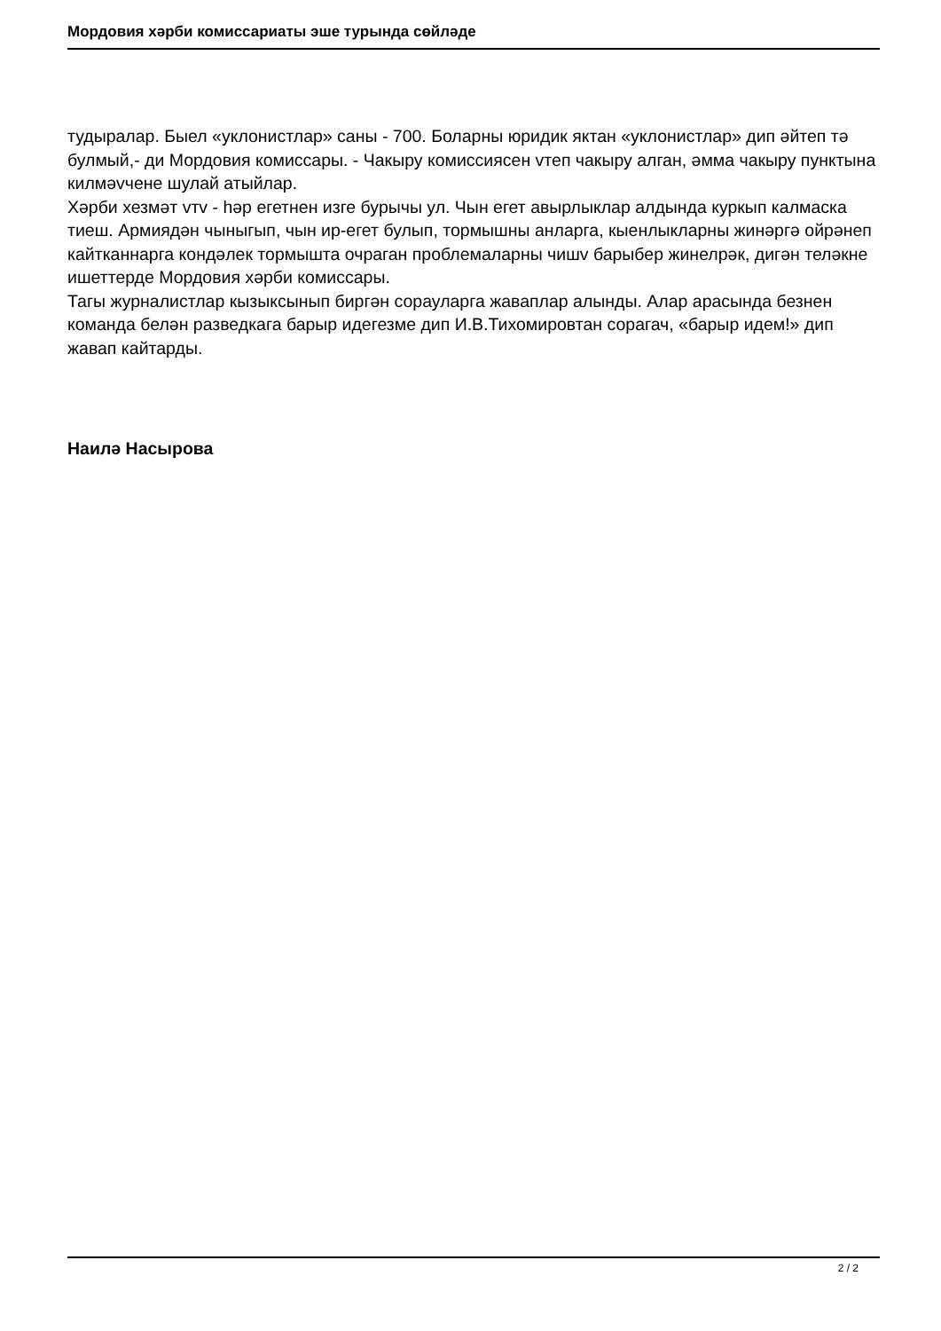Мордовия хәрби комиссариаты эше турында сөйләде
тудыралар. Быел «уклонистлар» саны - 700. Боларны юридик яктан «уклонистлар» дип әйтеп тә булмый,- ди Мордовия комиссары. - Чакыру комиссиясен vтеп чакыру алган, әмма чакыру пунктына килмәvчене шулай атыйлар.
Хәрби хезмәт vтv - һәр егетнен изге бурычы ул. Чын егет авырлыклар алдында куркып калмаска тиеш. Армиядән чыныгып, чын ир-егет булып, тормышны анларга, кыенлыкларны жинәргә ойрәнеп кайтканнарга кондәлек тормышта очраган проблемаларны чишv барыбер жинелрәк, дигән теләкне ишеттерде Мордовия хәрби комиссары.
Тагы журналистлар кызыксынып биргән сорауларга жаваплар алынды. Алар арасында безнен команда белән разведкага барыр идегезме дип И.В.Тихомировтан сорагач, «барыр идем!» дип жавап кайтарды.
Наилә Насырова
2 / 2